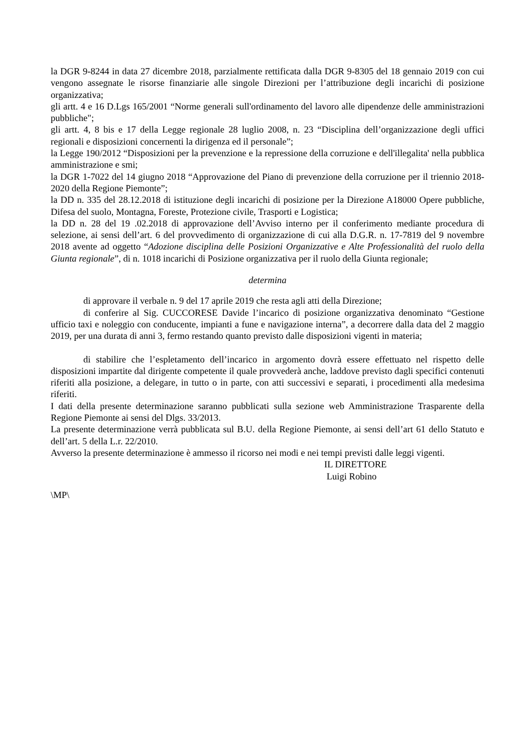la DGR 9-8244 in data 27 dicembre 2018, parzialmente rettificata dalla DGR 9-8305 del 18 gennaio 2019 con cui vengono assegnate le risorse finanziarie alle singole Direzioni per l’attribuzione degli incarichi di posizione organizzativa;
gli artt. 4 e 16 D.Lgs 165/2001 “Norme generali sull'ordinamento del lavoro alle dipendenze delle amministrazioni pubbliche";
gli artt. 4, 8 bis e 17 della Legge regionale 28 luglio 2008, n. 23 “Disciplina dell’organizzazione degli uffici regionali e disposizioni concernenti la dirigenza ed il personale”;
la Legge 190/2012 “Disposizioni per la prevenzione e la repressione della corruzione e dell'illegalita' nella pubblica amministrazione e smi;
la DGR 1-7022 del 14 giugno 2018 “Approvazione del Piano di prevenzione della corruzione per il triennio 2018-2020 della Regione Piemonte”;
la DD n. 335 del 28.12.2018 di istituzione degli incarichi di posizione per la Direzione A18000 Opere pubbliche, Difesa del suolo, Montagna, Foreste, Protezione civile, Trasporti e Logistica;
la DD n. 28 del 19 .02.2018 di approvazione dell’Avviso interno per il conferimento mediante procedura di selezione, ai sensi dell’art. 6 del provvedimento di organizzazione di cui alla D.G.R. n. 17-7819 del 9 novembre 2018 avente ad oggetto “Adozione disciplina delle Posizioni Organizzative e Alte Professionalità del ruolo della Giunta regionale”, di n. 1018 incarichi di Posizione organizzativa per il ruolo della Giunta regionale;
determina
di approvare il verbale n. 9 del 17 aprile 2019 che resta agli atti della Direzione;
di conferire al Sig. CUCCORESE Davide l’incarico di posizione organizzativa denominato “Gestione ufficio taxi e noleggio con conducente, impianti a fune e navigazione interna”, a decorrere dalla data del 2 maggio 2019, per una durata di anni 3, fermo restando quanto previsto dalle disposizioni vigenti in materia;
di stabilire che l’espletamento dell’incarico in argomento dovrà essere effettuato nel rispetto delle disposizioni impartite dal dirigente competente il quale provvederà anche, laddove previsto dagli specifici contenuti riferiti alla posizione, a delegare, in tutto o in parte, con atti successivi e separati, i procedimenti alla medesima riferiti.
I dati della presente determinazione saranno pubblicati sulla sezione web Amministrazione Trasparente della Regione Piemonte ai sensi del Dlgs. 33/2013.
La presente determinazione verrà pubblicata sul B.U. della Regione Piemonte, ai sensi dell’art 61 dello Statuto e dell’art. 5 della L.r. 22/2010.
Avverso la presente determinazione è ammesso il ricorso nei modi e nei tempi previsti dalle leggi vigenti.
IL DIRETTORE
Luigi Robino
\MP\